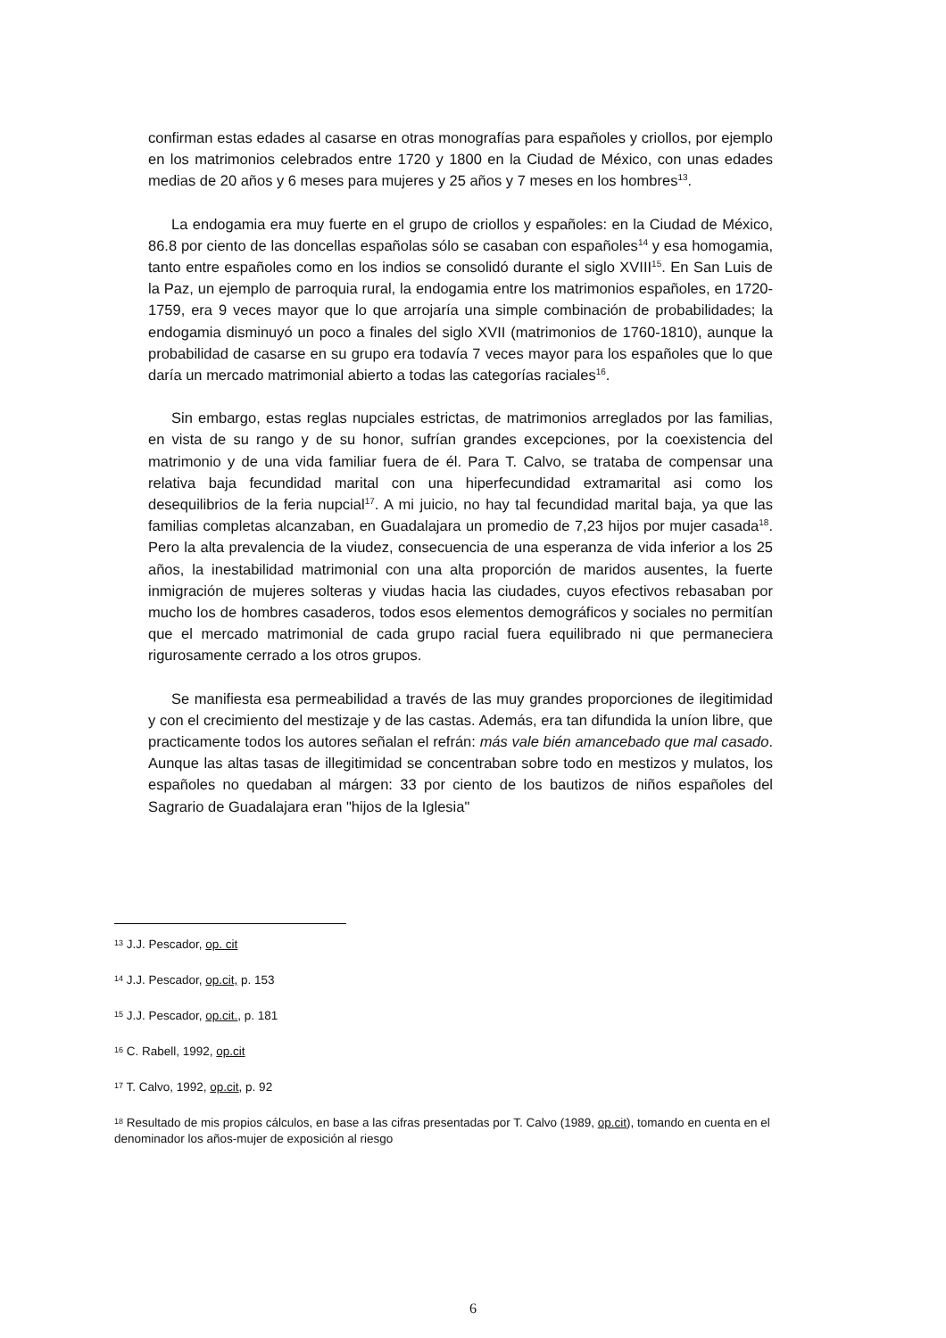confirman estas edades al casarse en otras monografías para españoles y criollos, por ejemplo en los matrimonios celebrados entre 1720 y 1800 en la Ciudad de México, con unas edades medias de 20 años y 6 meses para mujeres y 25 años y 7 meses en los hombres<sup>13</sup>.
La endogamia era muy fuerte en el grupo de criollos y españoles: en la Ciudad de México, 86.8 por ciento de las doncellas españolas sólo se casaban con españoles<sup>14</sup> y esa homogamia, tanto entre españoles como en los indios se consolidó durante el siglo XVIII<sup>15</sup>. En San Luis de la Paz, un ejemplo de parroquia rural, la endogamia entre los matrimonios españoles, en 1720-1759, era 9 veces mayor que lo que arrojaría una simple combinación de probabilidades; la endogamia disminuyó un poco a finales del siglo XVII (matrimonios de 1760-1810), aunque la probabilidad de casarse en su grupo era todavía 7 veces mayor para los españoles que lo que daría un mercado matrimonial abierto a todas las categorías raciales<sup>16</sup>.
Sin embargo, estas reglas nupciales estrictas, de matrimonios arreglados por las familias, en vista de su rango y de su honor, sufrían grandes excepciones, por la coexistencia del matrimonio y de una vida familiar fuera de él. Para T. Calvo, se trataba de compensar una relativa baja fecundidad marital con una hiperfecundidad extramarital asi como los desequilibrios de la feria nupcial<sup>17</sup>. A mi juicio, no hay tal fecundidad marital baja, ya que las familias completas alcanzaban, en Guadalajara un promedio de 7,23 hijos por mujer casada<sup>18</sup>. Pero la alta prevalencia de la viudez, consecuencia de una esperanza de vida inferior a los 25 años, la inestabilidad matrimonial con una alta proporción de maridos ausentes, la fuerte inmigración de mujeres solteras y viudas hacia las ciudades, cuyos efectivos rebasaban por mucho los de hombres casaderos, todos esos elementos demográficos y sociales no permitían que el mercado matrimonial de cada grupo racial fuera equilibrado ni que permaneciera rigurosamente cerrado a los otros grupos.
Se manifiesta esa permeabilidad a través de las muy grandes proporciones de ilegitimidad y con el crecimiento del mestizaje y de las castas. Además, era tan difundida la uníon libre, que practicamente todos los autores señalan el refrán: más vale bién amancebado que mal casado. Aunque las altas tasas de illegitimidad se concentraban sobre todo en mestizos y mulatos, los españoles no quedaban al márgen: 33 por ciento de los bautizos de niños españoles del Sagrario de Guadalajara eran "hijos de la Iglesia"
<sup>13</sup> J.J. Pescador, op. cit
<sup>14</sup> J.J. Pescador, op.cit, p. 153
<sup>15</sup> J.J. Pescador, op.cit., p. 181
<sup>16</sup> C. Rabell, 1992, op.cit
<sup>17</sup> T. Calvo, 1992, op.cit, p. 92
<sup>18</sup> Resultado de mis propios cálculos, en base a las cifras presentadas por T. Calvo (1989, op.cit), tomando en cuenta en el denominador los años-mujer de exposición al riesgo
6